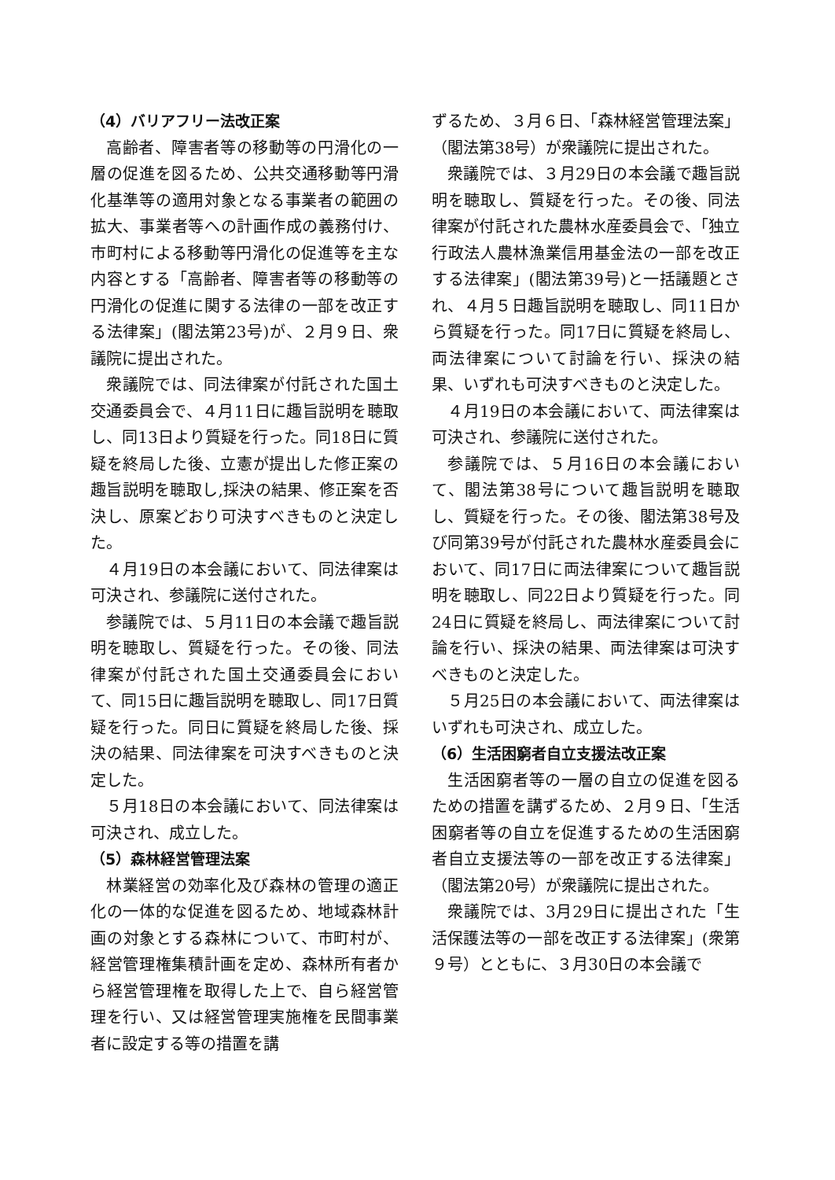（4）バリアフリー法改正案
高齢者、障害者等の移動等の円滑化の一層の促進を図るため、公共交通移動等円滑化基準等の適用対象となる事業者の範囲の拡大、事業者等への計画作成の義務付け、市町村による移動等円滑化の促進等を主な内容とする「高齢者、障害者等の移動等の円滑化の促進に関する法律の一部を改正する法律案」(閣法第23号)が、２月９日、衆議院に提出された。
衆議院では、同法律案が付託された国土交通委員会で、４月11日に趣旨説明を聴取し、同13日より質疑を行った。同18日に質疑を終局した後、立憲が提出した修正案の趣旨説明を聴取し,採決の結果、修正案を否決し、原案どおり可決すべきものと決定した。
４月19日の本会議において、同法律案は可決され、参議院に送付された。
参議院では、５月11日の本会議で趣旨説明を聴取し、質疑を行った。その後、同法律案が付託された国土交通委員会において、同15日に趣旨説明を聴取し、同17日質疑を行った。同日に質疑を終局した後、採決の結果、同法律案を可決すべきものと決定した。
５月18日の本会議において、同法律案は可決され、成立した。
（5）森林経営管理法案
林業経営の効率化及び森林の管理の適正化の一体的な促進を図るため、地域森林計画の対象とする森林について、市町村が、経営管理権集積計画を定め、森林所有者から経営管理権を取得した上で、自ら経営管理を行い、又は経営管理実施権を民間事業者に設定する等の措置を講
ずるため、３月６日、「森林経営管理法案」（閣法第38号）が衆議院に提出された。
衆議院では、３月29日の本会議で趣旨説明を聴取し、質疑を行った。その後、同法律案が付託された農林水産委員会で、「独立行政法人農林漁業信用基金法の一部を改正する法律案」(閣法第39号)と一括議題とされ、４月５日趣旨説明を聴取し、同11日から質疑を行った。同17日に質疑を終局し、両法律案について討論を行い、採決の結果、いずれも可決すべきものと決定した。
４月19日の本会議において、両法律案は可決され、参議院に送付された。
参議院では、５月16日の本会議において、閣法第38号について趣旨説明を聴取し、質疑を行った。その後、閣法第38号及び同第39号が付託された農林水産委員会において、同17日に両法律案について趣旨説明を聴取し、同22日より質疑を行った。同24日に質疑を終局し、両法律案について討論を行い、採決の結果、両法律案は可決すべきものと決定した。
５月25日の本会議において、両法律案はいずれも可決され、成立した。
（6）生活困窮者自立支援法改正案
生活困窮者等の一層の自立の促進を図るための措置を講ずるため、２月９日、「生活困窮者等の自立を促進するための生活困窮者自立支援法等の一部を改正する法律案」（閣法第20号）が衆議院に提出された。
衆議院では、3月29日に提出された「生活保護法等の一部を改正する法律案」(衆第９号）とともに、３月30日の本会議で